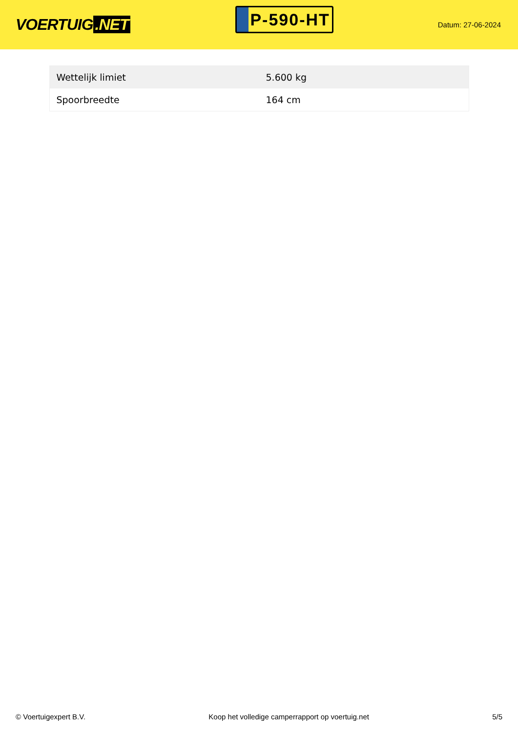VOERTUIG.NET
P-590-HT
Datum: 27-06-2024
| Wettelijk limiet | 5.600 kg |
| Spoorbreedte | 164 cm |
© Voertuigexpert B.V. Koop het volledige camperrapport op voertuig.net 5/5